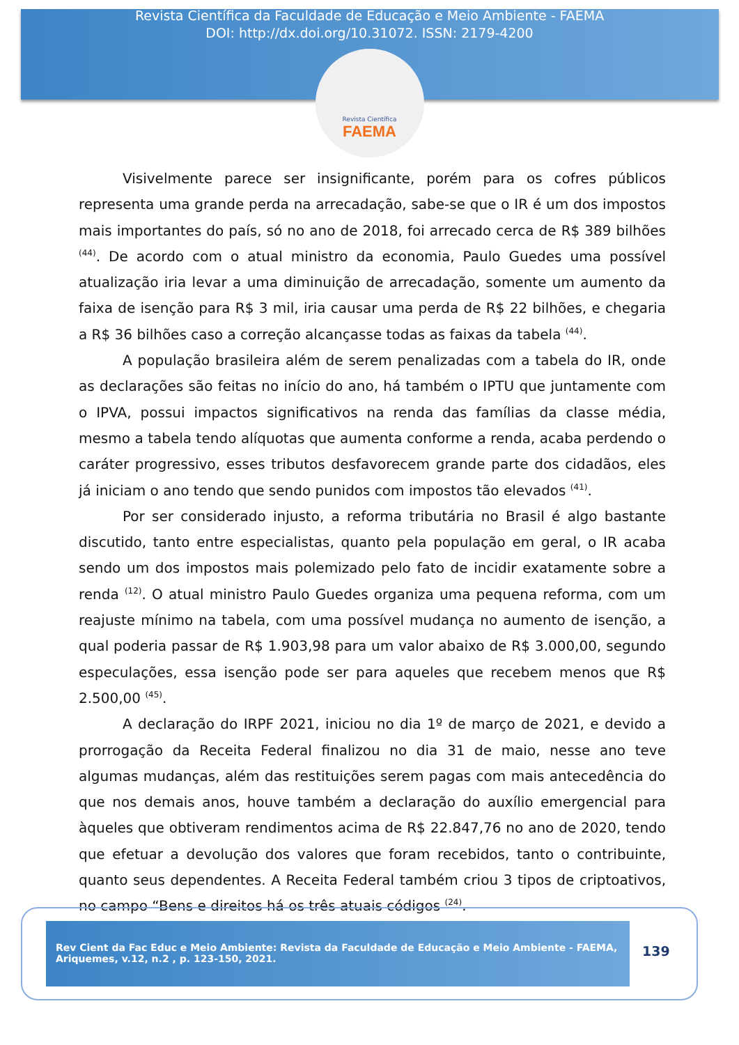Revista Científica da Faculdade de Educação e Meio Ambiente - FAEMA
DOI: http://dx.doi.org/10.31072. ISSN: 2179-4200
Revista Científica
FAEMA
Visivelmente parece ser insignificante, porém para os cofres públicos representa uma grande perda na arrecadação, sabe-se que o IR é um dos impostos mais importantes do país, só no ano de 2018, foi arrecado cerca de R$ 389 bilhões <sup>(44)</sup>. De acordo com o atual ministro da economia, Paulo Guedes uma possível atualização iria levar a uma diminuição de arrecadação, somente um aumento da faixa de isenção para R$ 3 mil, iria causar uma perda de R$ 22 bilhões, e chegaria a R$ 36 bilhões caso a correção alcançasse todas as faixas da tabela <sup>(44)</sup>.
A população brasileira além de serem penalizadas com a tabela do IR, onde as declarações são feitas no início do ano, há também o IPTU que juntamente com o IPVA, possui impactos significativos na renda das famílias da classe média, mesmo a tabela tendo alíquotas que aumenta conforme a renda, acaba perdendo o caráter progressivo, esses tributos desfavorecem grande parte dos cidadãos, eles já iniciam o ano tendo que sendo punidos com impostos tão elevados <sup>(41)</sup>.
Por ser considerado injusto, a reforma tributária no Brasil é algo bastante discutido, tanto entre especialistas, quanto pela população em geral, o IR acaba sendo um dos impostos mais polemizado pelo fato de incidir exatamente sobre a renda <sup>(12)</sup>. O atual ministro Paulo Guedes organiza uma pequena reforma, com um reajuste mínimo na tabela, com uma possível mudança no aumento de isenção, a qual poderia passar de R$ 1.903,98 para um valor abaixo de R$ 3.000,00, segundo especulações, essa isenção pode ser para aqueles que recebem menos que R$ 2.500,00 <sup>(45)</sup>.
A declaração do IRPF 2021, iniciou no dia 1º de março de 2021, e devido a prorrogação da Receita Federal finalizou no dia 31 de maio, nesse ano teve algumas mudanças, além das restituições serem pagas com mais antecedência do que nos demais anos, houve também a declaração do auxílio emergencial para àqueles que obtiveram rendimentos acima de R$ 22.847,76 no ano de 2020, tendo que efetuar a devolução dos valores que foram recebidos, tanto o contribuinte, quanto seus dependentes. A Receita Federal também criou 3 tipos de criptoativos, no campo “Bens e direitos há os três atuais códigos <sup>(24)</sup>.
Rev Cient da Fac Educ e Meio Ambiente: Revista da Faculdade de Educação e Meio Ambiente - FAEMA, Ariquemes, v.12, n.2 , p. 123-150, 2021.
139